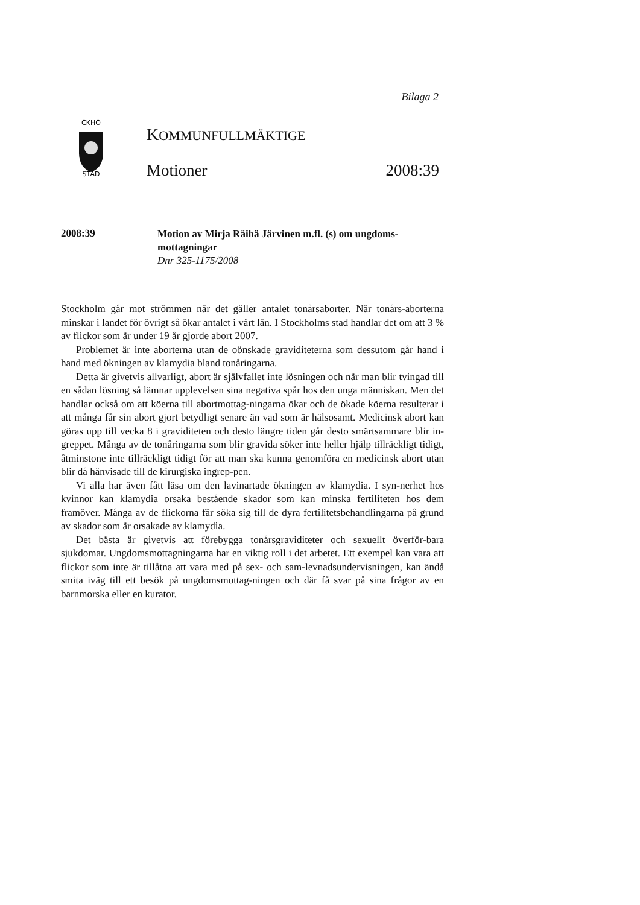Bilaga 2
CKHO
STAD
KOMMUNFULLMÄKTIGE
Motioner 2008:39
2008:39
Motion av Mirja Räihä Järvinen m.fl. (s) om ungdoms-mottagningar
Dnr 325-1175/2008
Stockholm går mot strömmen när det gäller antalet tonårsaborter. När tonårs-aborterna minskar i landet för övrigt så ökar antalet i vårt län. I Stockholms stad handlar det om att 3 % av flickor som är under 19 år gjorde abort 2007.
Problemet är inte aborterna utan de oönskade graviditeterna som dessutom går hand i hand med ökningen av klamydia bland tonåringarna.
Detta är givetvis allvarligt, abort är självfallet inte lösningen och när man blir tvingad till en sådan lösning så lämnar upplevelsen sina negativa spår hos den unga människan. Men det handlar också om att köerna till abortmottag-ningarna ökar och de ökade köerna resulterar i att många får sin abort gjort betydligt senare än vad som är hälsosamt. Medicinsk abort kan göras upp till vecka 8 i graviditeten och desto längre tiden går desto smärtsammare blir in-greppet. Många av de tonåringarna som blir gravida söker inte heller hjälp tillräckligt tidigt, åtminstone inte tillräckligt tidigt för att man ska kunna genomföra en medicinsk abort utan blir då hänvisade till de kirurgiska ingrep-pen.
Vi alla har även fått läsa om den lavinartade ökningen av klamydia. I syn-nerhet hos kvinnor kan klamydia orsaka bestående skador som kan minska fertiliteten hos dem framöver. Många av de flickorna får söka sig till de dyra fertilitetsbehandlingarna på grund av skador som är orsakade av klamydia.
Det bästa är givetvis att förebygga tonårsgraviditeter och sexuellt överför-bara sjukdomar. Ungdomsmottagningarna har en viktig roll i det arbetet. Ett exempel kan vara att flickor som inte är tillåtna att vara med på sex- och sam-levnadsundervisningen, kan ändå smita iväg till ett besök på ungdomsmottag-ningen och där få svar på sina frågor av en barnmorska eller en kurator.